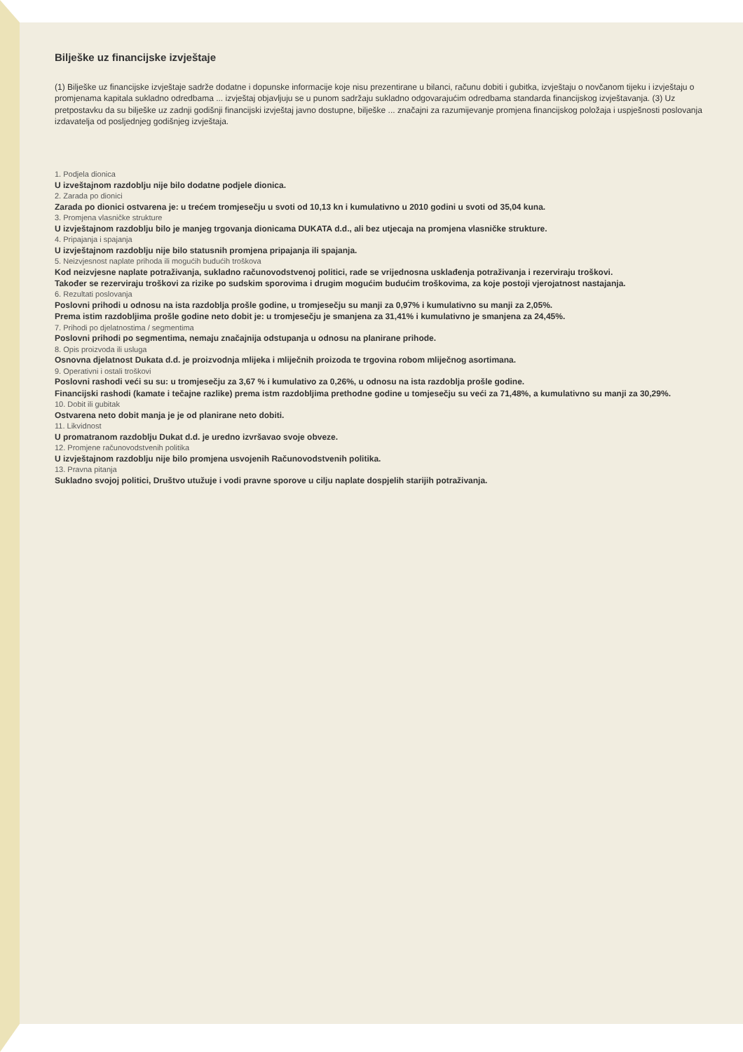Bilješke uz financijske izvještaje
(1) Bilješke uz financijske izvještaje sadrže dodatne i dopunske informacije koje nisu prezentirane u bilanci, računu dobiti i gubitka, izvještaju o novčanom tijeku i izvještaju o promjenama kapitala sukladno odredbama ... izvještaj objavljuju se u punom sadržaju sukladno odgovarajućim odredbama standarda financijskog izvještavanja. (3) Uz pretpostavku da su bilješke uz zadnji godišnji financijski izvještaj javno dostupne, bilješke ... značajni za razumijevanje promjena financijskog položaja i uspješnosti poslovanja izdavatelja od posljednjeg godišnjeg izvještaja.
1. Podjela dionica
U izveštajnom razdoblju nije bilo dodatne podjele dionica.
2. Zarada po dionici
Zarada po dionici ostvarena je: u trećem tromjesečju u svoti od 10,13 kn i kumulativno u 2010 godini u svoti od 35,04 kuna.
3. Promjena vlasničke strukture
U izvještajnom razdoblju bilo je manjeg trgovanja dionicama DUKATA d.d., ali bez utjecaja na promjena vlasničke strukture.
4. Pripajanja i spajanja
U izvještajnom razdoblju nije bilo statusnih promjena pripajanja ili spajanja.
5. Neizvjesnost naplate prihoda ili mogućih budućih troškova
Kod neizvjesne naplate potraživanja, sukladno računovodstvenoj politici, rade se vrijednosna usklađenja potraživanja i rezerviraju troškovi.
Također se rezerviraju troškovi za rizike po sudskim sporovima i drugim mogućim budućim troškovima, za koje postoji vjerojatnost nastajanja.
6. Rezultati poslovanja
Poslovni prihodi u odnosu na ista razdoblja prošle godine, u tromjesečju su manji za 0,97% i kumulativno su manji za 2,05%.
Prema istim razdobljima prošle godine neto dobit je: u tromjesečju je smanjena za 31,41% i kumulativno je smanjena za 24,45%.
7. Prihodi po djelatnostima / segmentima
Poslovni prihodi po segmentima, nemaju značajnija odstupanja u odnosu na planirane prihode.
8. Opis proizvoda ili usluga
Osnovna djelatnost Dukata d.d. je proizvodnja mlijeka i mliječnih proizoda te trgovina robom mliječnog asortimana.
9. Operativni i ostali troškovi
Poslovni rashodi veći su su: u tromjesečju za 3,67 % i kumulativo za 0,26%, u odnosu na ista razdoblja prošle godine.
Financijski rashodi (kamate i tečajne razlike) prema istm razdobljima prethodne godine u tomjesečju su veći za 71,48%, a kumulativno su manji za 30,29%.
10. Dobit ili gubitak
Ostvarena neto dobit manja je je od planirane neto dobiti.
11. Likvidnost
U promatranom razdoblju Dukat d.d. je uredno izvršavao svoje obveze.
12. Promjene računovodstvenih politika
U izvještajnom razdoblju nije bilo promjena usvojenih Računovodstvenih politika.
13. Pravna pitanja
Sukladno svojoj politici, Društvo utužuje i vodi pravne sporove u cilju naplate dospjelih starijih potraživanja.